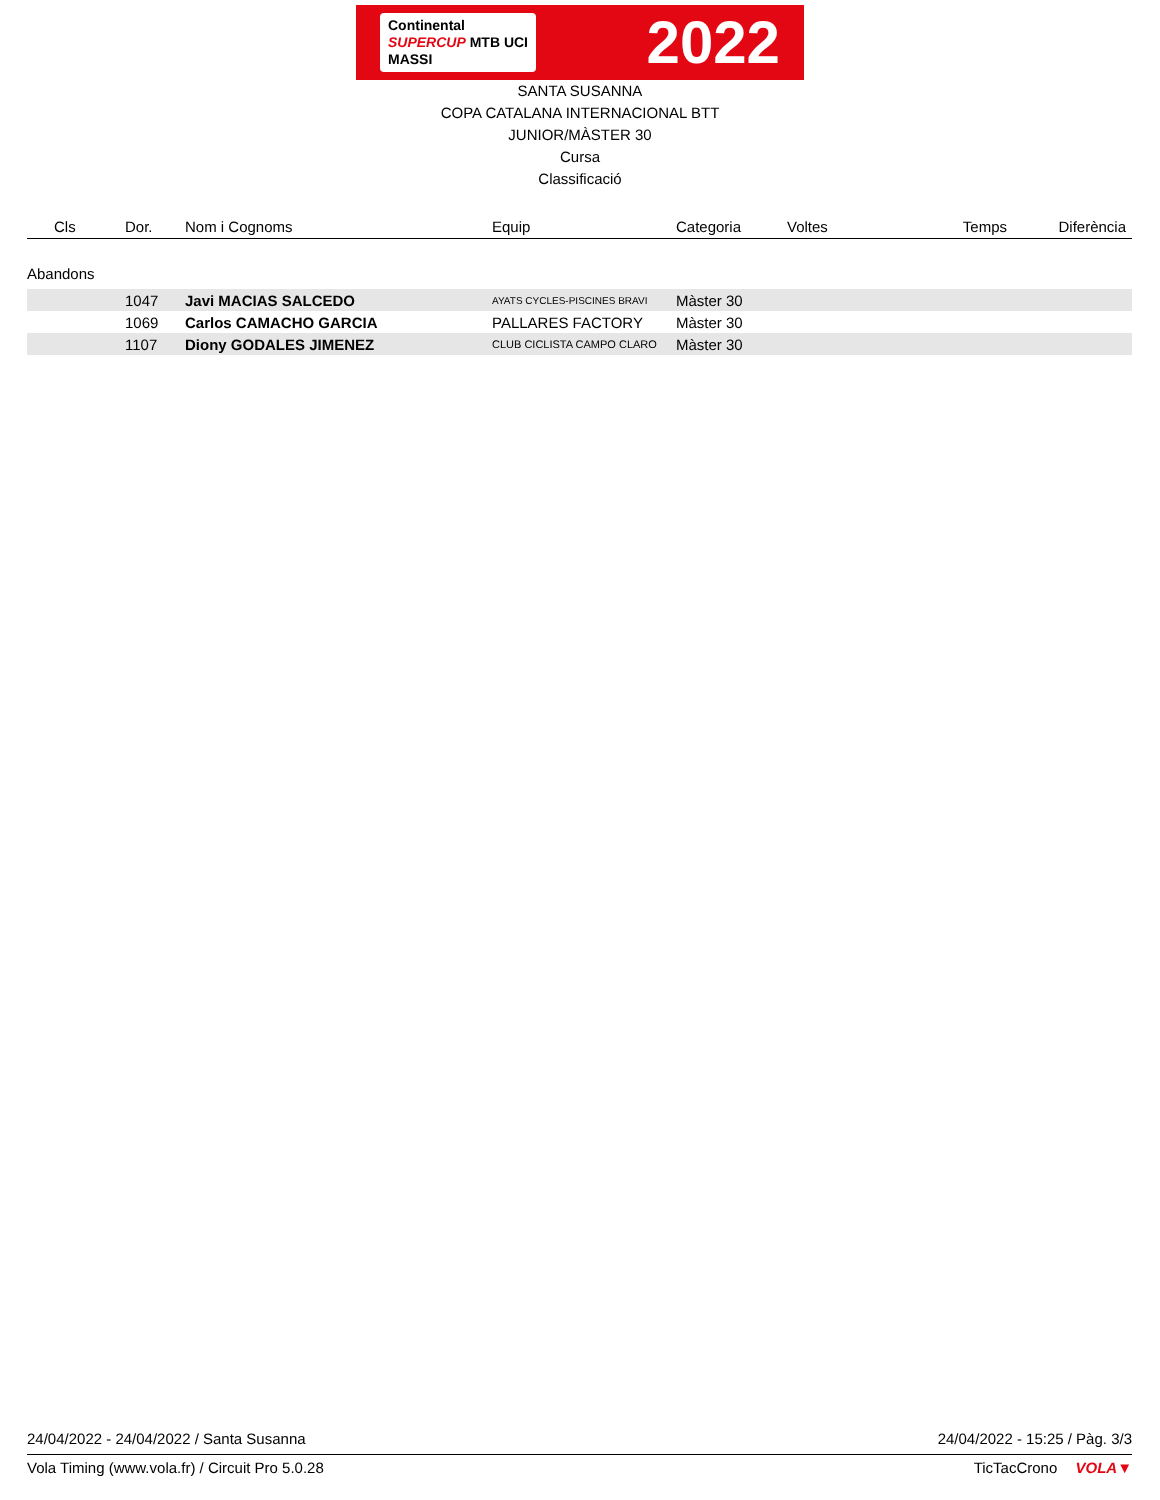Continental
SUPERCUP MTB UCI
MASSI
2022
SANTA SUSANNA
COPA CATALANA INTERNACIONAL BTT
JUNIOR/MÀSTER 30
Cursa
Classificació
| Cls | Dor. | Nom i Cognoms | Equip | Categoria | Voltes | Temps | Diferència |
| --- | --- | --- | --- | --- | --- | --- | --- |
| Abandons | | | | | | | |
| | 1047 | Javi MACIAS SALCEDO | AYATS CYCLES-PISCINES BRAVI | Màster 30 | | | |
| | 1069 | Carlos CAMACHO GARCIA | PALLARES FACTORY | Màster 30 | | | |
| | 1107 | Diony GODALES JIMENEZ | CLUB CICLISTA CAMPO CLARO | Màster 30 | | | |
24/04/2022 - 24/04/2022 / Santa Susanna 24/04/2022 - 15:25 / Pàg. 3/3
Vola Timing (www.vola.fr) / Circuit Pro 5.0.28 TicTacCrono VOLA▼